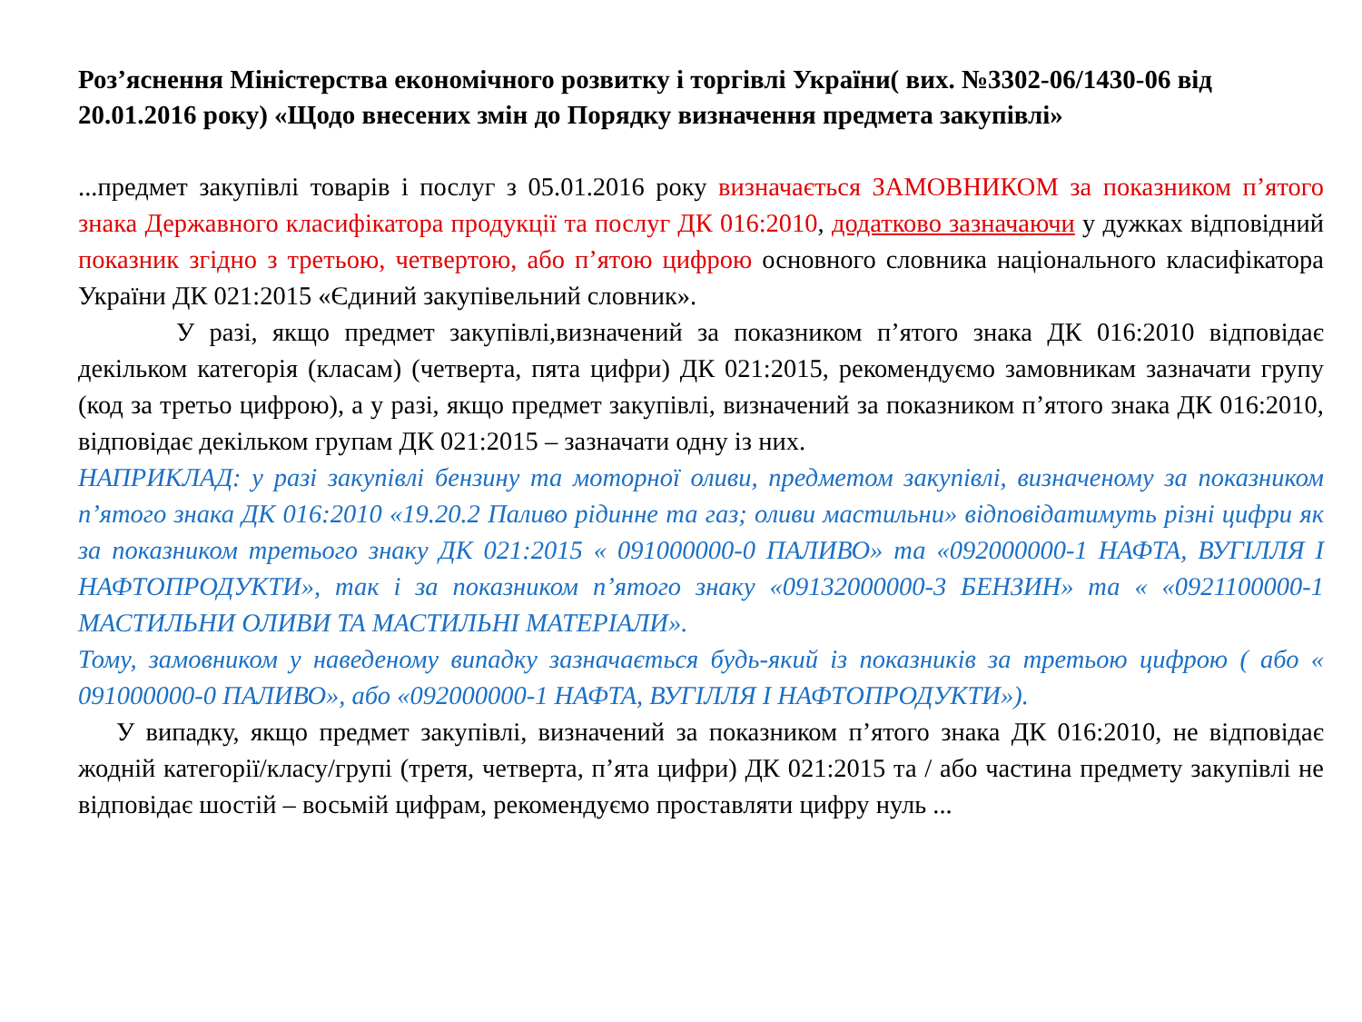Роз’яснення Міністерства економічного розвитку і торгівлі України( вих. №3302-06/1430-06 від 20.01.2016 року) «Щодо внесених змін до Порядку визначення предмета закупівлі»
...предмет закупівлі товарів і послуг з 05.01.2016 року визначається ЗАМОВНИКОМ за показником п’ятого знака Державного класифікатора продукції та послуг ДК 016:2010, додатково зазначаючи у дужках відповідний показник згідно з третьою, четвертою, або п’ятою цифрою основного словника національного класифікатора України ДК 021:2015 «Єдиний закупівельний словник».
У разі, якщо предмет закупівлі,визначений за показником п’ятого знака ДК 016:2010 відповідає декільком категорія (класам) (четверта, пята цифри) ДК 021:2015, рекомендуємо замовникам зазначати групу (код за третьо цифрою), а у разі, якщо предмет закупівлі, визначений за показником п’ятого знака ДК 016:2010, відповідає декільком групам ДК 021:2015 – зазначати одну із них.
НАПРИКЛАД: у разі закупівлі бензину та моторної оливи, предметом закупівлі, визначеному за показником п’ятого знака ДК 016:2010 «19.20.2 Паливо рідинне та газ; оливи мастильни» відповідатимуть різні цифри як за показником третього знаку ДК 021:2015 « 091000000-0 ПАЛИВО» та «092000000-1 НАФТА, ВУГІЛЛЯ І НАФТОПРОДУКТИ», так і за показником п’ятого знаку «09132000000-3 БЕНЗИН» та « «0921100000-1 МАСТИЛЬНИ ОЛИВИ ТА МАСТИЛЬНІ МАТЕРІАЛИ».
Тому, замовником у наведеному випадку зазначається будь-який із показників за третьою цифрою ( або « 091000000-0 ПАЛИВО», або «092000000-1 НАФТА, ВУГІЛЛЯ І НАФТОПРОДУКТИ»).
У випадку, якщо предмет закупівлі, визначений за показником п’ятого знака ДК 016:2010, не відповідає жодній категорії/класу/групі (третя, четверта, п’ята цифри) ДК 021:2015 та / або частина предмету закупівлі не відповідає шостій – восьмій цифрам, рекомендуємо проставляти цифру нуль ...